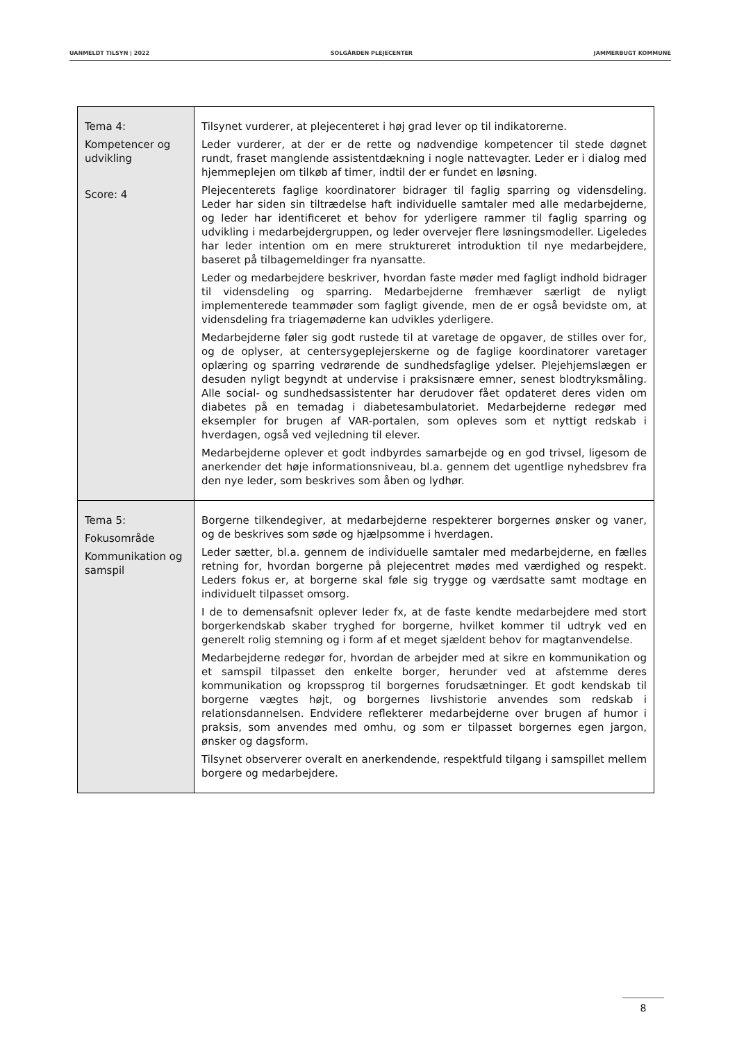UANMELDT TILSYN | 2022 SOLGÅRDEN PLEJECENTER JAMMERBUGT KOMMUNE
| Tema 4: Kompetencer og udvikling Score: 4 | Tilsynet vurderer, at plejecenteret i høj grad lever op til indikatorerne. Leder vurderer, at der er de rette og nødvendige kompetencer til stede døgnet rundt, fraset manglende assistentdækning i nogle nattevagter. Leder er i dialog med hjemmeplejen om tilkøb af timer, indtil der er fundet en løsning. Plejecenterets faglige koordinatorer bidrager til faglig sparring og vidensdeling. Leder har siden sin tiltrædelse haft individuelle samtaler med alle medarbejderne, og leder har identificeret et behov for yderligere rammer til faglig sparring og udvikling i medarbejdergruppen, og leder overvejer flere løsningsmodeller. Ligeledes har leder intention om en mere struktureret introduktion til nye medarbejdere, baseret på tilbagemeldinger fra nyansatte. Leder og medarbejdere beskriver, hvordan faste møder med fagligt indhold bidrager til vidensdeling og sparring. Medarbejderne fremhæver særligt de nyligt implementerede teammøder som fagligt givende, men de er også bevidste om, at vidensdeling fra triagemøderne kan udvikles yderligere. Medarbejderne føler sig godt rustede til at varetage de opgaver, de stilles over for, og de oplyser, at centersygeplejerskerne og de faglige koordinatorer varetager oplæring og sparring vedrørende de sundhedsfaglige ydelser. Plejehjemslægen er desuden nyligt begyndt at undervise i praksisnære emner, senest blodtryksmåling. Alle social- og sundhedsassistenter har derudover fået opdateret deres viden om diabetes på en temadag i diabetesambulatoriet. Medarbejderne redegør med eksempler for brugen af VAR-portalen, som opleves som et nyttigt redskab i hverdagen, også ved vejledning til elever. Medarbejderne oplever et godt indbyrdes samarbejde og en god trivsel, ligesom de anerkender det høje informationsniveau, bl.a. gennem det ugentlige nyhedsbrev fra den nye leder, som beskrives som åben og lydhør. |
| Tema 5: Fokusområde Kommunikation og samspil | Borgerne tilkendegiver, at medarbejderne respekterer borgernes ønsker og vaner, og de beskrives som søde og hjælpsomme i hverdagen. Leder sætter, bl.a. gennem de individuelle samtaler med medarbejderne, en fælles retning for, hvordan borgerne på plejecentret mødes med værdighed og respekt. Leders fokus er, at borgerne skal føle sig trygge og værdsatte samt modtage en individuelt tilpasset omsorg. I de to demensafsnit oplever leder fx, at de faste kendte medarbejdere med stort borgerkendskab skaber tryghed for borgerne, hvilket kommer til udtryk ved en generelt rolig stemning og i form af et meget sjældent behov for magtanvendelse. Medarbejderne redegør for, hvordan de arbejder med at sikre en kommunikation og et samspil tilpasset den enkelte borger, herunder ved at afstemme deres kommunikation og kropssprog til borgernes forudsætninger. Et godt kendskab til borgerne vægtes højt, og borgernes livshistorie anvendes som redskab i relationsdannelsen. Endvidere reflekterer medarbejderne over brugen af humor i praksis, som anvendes med omhu, og som er tilpasset borgernes egen jargon, ønsker og dagsform. Tilsynet observerer overalt en anerkendende, respektfuld tilgang i samspillet mellem borgere og medarbejdere. |
8